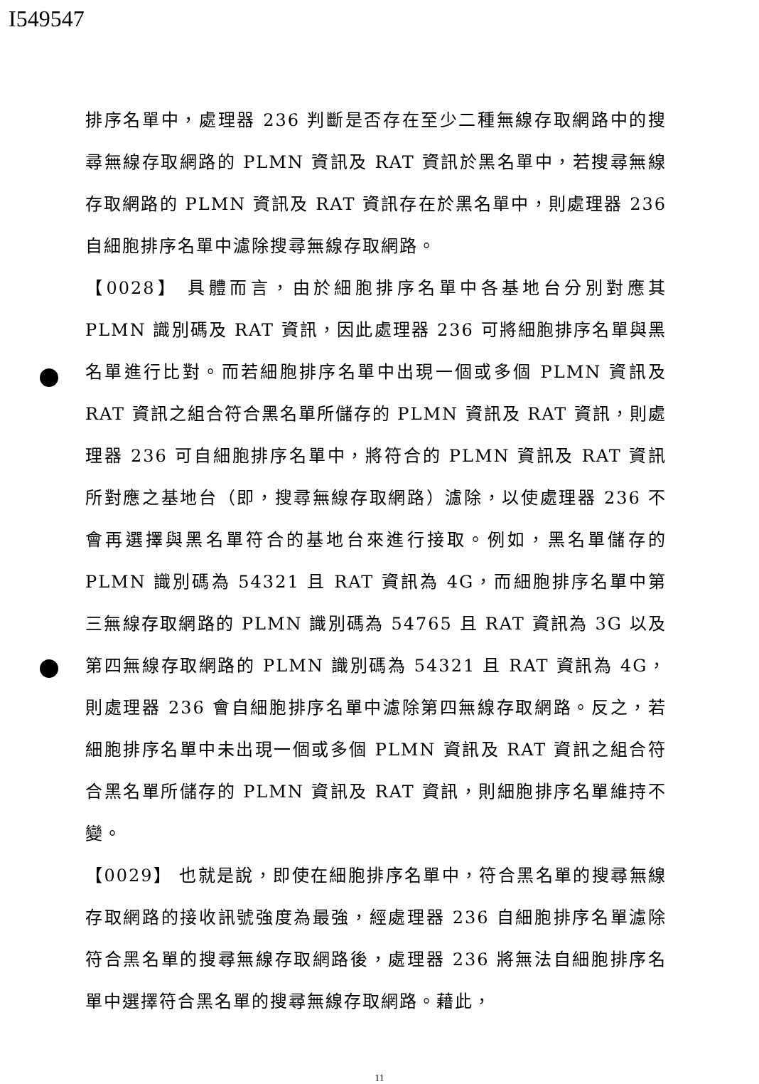I549547
排序名單中，處理器 236 判斷是否存在至少二種無線存取網路中的搜尋無線存取網路的 PLMN 資訊及 RAT 資訊於黑名單中，若搜尋無線存取網路的 PLMN 資訊及 RAT 資訊存在於黑名單中，則處理器 236 自細胞排序名單中濾除搜尋無線存取網路。
【0028】 具體而言，由於細胞排序名單中各基地台分別對應其 PLMN 識別碼及 RAT 資訊，因此處理器 236 可將細胞排序名單與黑名單進行比對。而若細胞排序名單中出現一個或多個 PLMN 資訊及 RAT 資訊之組合符合黑名單所儲存的 PLMN 資訊及 RAT 資訊，則處理器 236 可自細胞排序名單中，將符合的 PLMN 資訊及 RAT 資訊所對應之基地台（即，搜尋無線存取網路）濾除，以使處理器 236 不會再選擇與黑名單符合的基地台來進行接取。例如，黑名單儲存的 PLMN 識別碼為 54321 且 RAT 資訊為 4G，而細胞排序名單中第三無線存取網路的 PLMN 識別碼為 54765 且 RAT 資訊為 3G 以及第四無線存取網路的 PLMN 識別碼為 54321 且 RAT 資訊為 4G，則處理器 236 會自細胞排序名單中濾除第四無線存取網路。反之，若細胞排序名單中未出現一個或多個 PLMN 資訊及 RAT 資訊之組合符合黑名單所儲存的 PLMN 資訊及 RAT 資訊，則細胞排序名單維持不變。
【0029】 也就是說，即使在細胞排序名單中，符合黑名單的搜尋無線存取網路的接收訊號強度為最強，經處理器 236 自細胞排序名單濾除符合黑名單的搜尋無線存取網路後，處理器 236 將無法自細胞排序名單中選擇符合黑名單的搜尋無線存取網路。藉此，
11